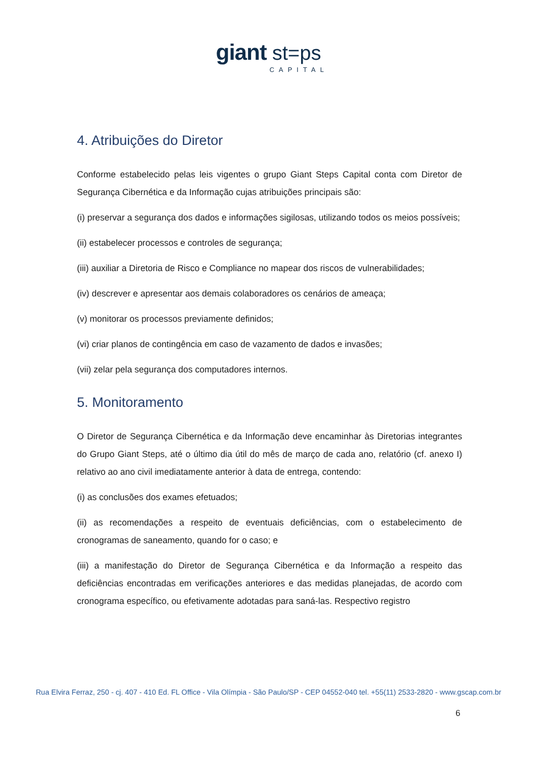giant st=ps
CAPITAL
4. Atribuições do Diretor
Conforme estabelecido pelas leis vigentes o grupo Giant Steps Capital conta com Diretor de Segurança Cibernética e da Informação cujas atribuições principais são:
(i) preservar a segurança dos dados e informações sigilosas, utilizando todos os meios possíveis;
(ii) estabelecer processos e controles de segurança;
(iii) auxiliar a Diretoria de Risco e Compliance no mapear dos riscos de vulnerabilidades;
(iv) descrever e apresentar aos demais colaboradores os cenários de ameaça;
(v) monitorar os processos previamente definidos;
(vi) criar planos de contingência em caso de vazamento de dados e invasões;
(vii) zelar pela segurança dos computadores internos.
5. Monitoramento
O Diretor de Segurança Cibernética e da Informação deve encaminhar às Diretorias integrantes do Grupo Giant Steps, até o último dia útil do mês de março de cada ano, relatório (cf. anexo I) relativo ao ano civil imediatamente anterior à data de entrega, contendo:
(i) as conclusões dos exames efetuados;
(ii) as recomendações a respeito de eventuais deficiências, com o estabelecimento de cronogramas de saneamento, quando for o caso; e
(iii) a manifestação do Diretor de Segurança Cibernética e da Informação a respeito das deficiências encontradas em verificações anteriores e das medidas planejadas, de acordo com cronograma específico, ou efetivamente adotadas para saná-las. Respectivo registro
Rua Elvira Ferraz, 250 - cj. 407 - 410 Ed. FL Office - Vila Olímpia - São Paulo/SP - CEP 04552-040 tel. +55(11) 2533-2820 - www.gscap.com.br
6